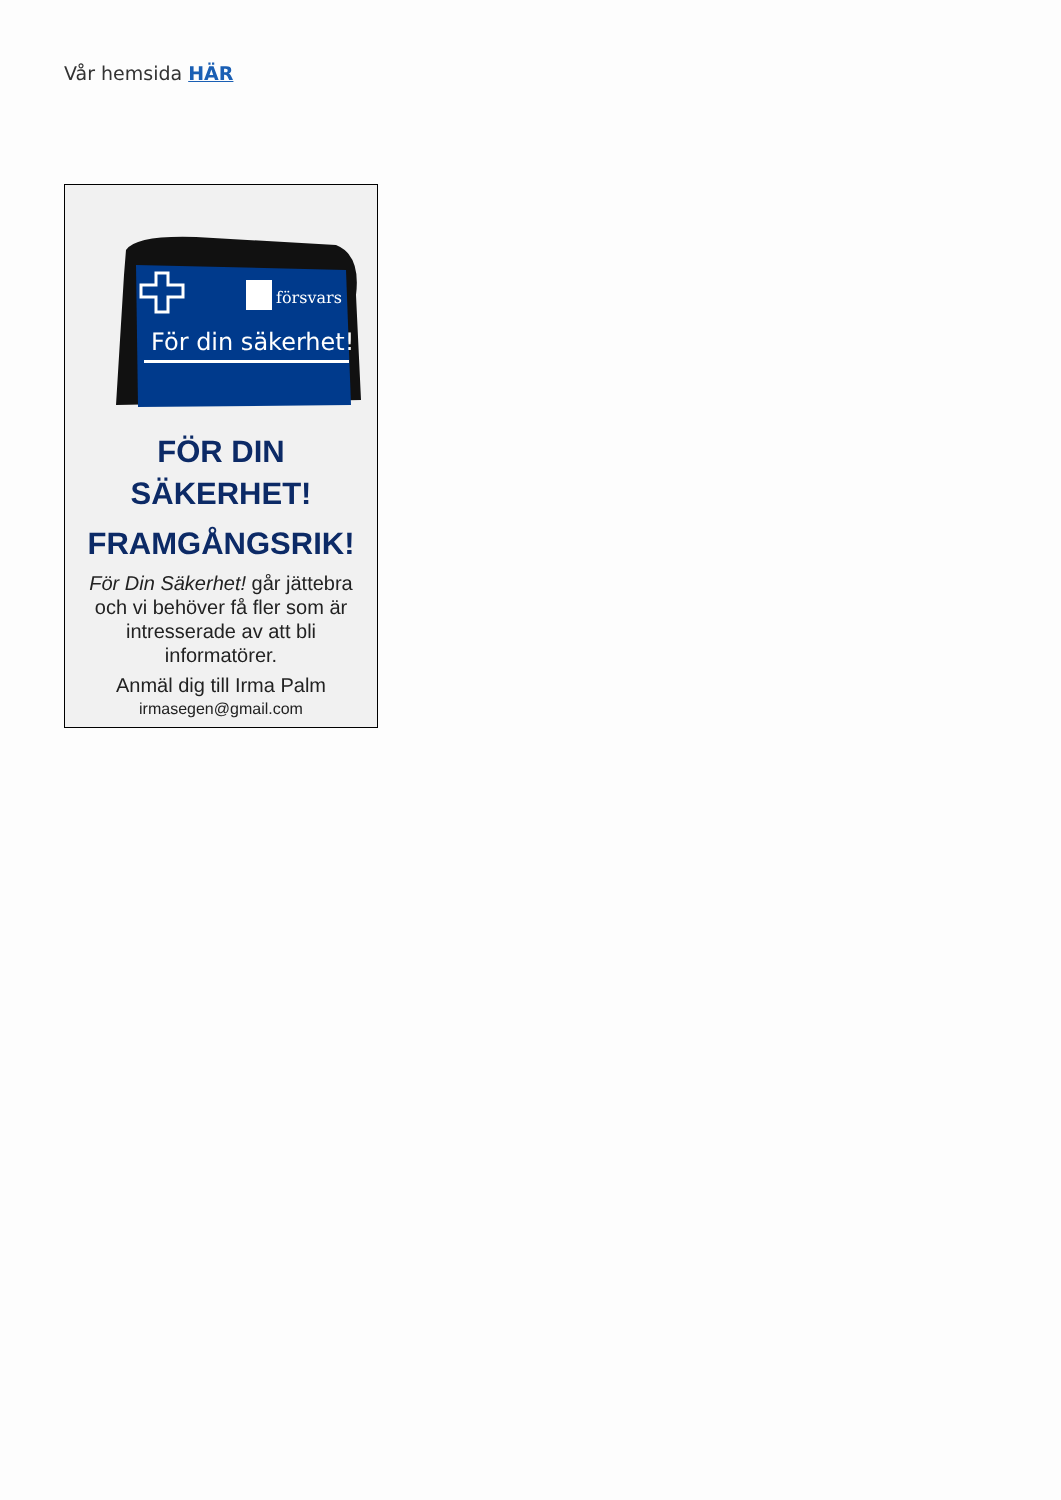Vår hemsida HÄR
försvars
För din säkerhet!
FÖR DIN
SÄKERHET!
FRAMGÅNGSRIK!
För Din Säkerhet! går jättebra och vi behöver få fler som är intresserade av att bli informatörer.
Anmäl dig till Irma Palm
irmasegen@gmail.com